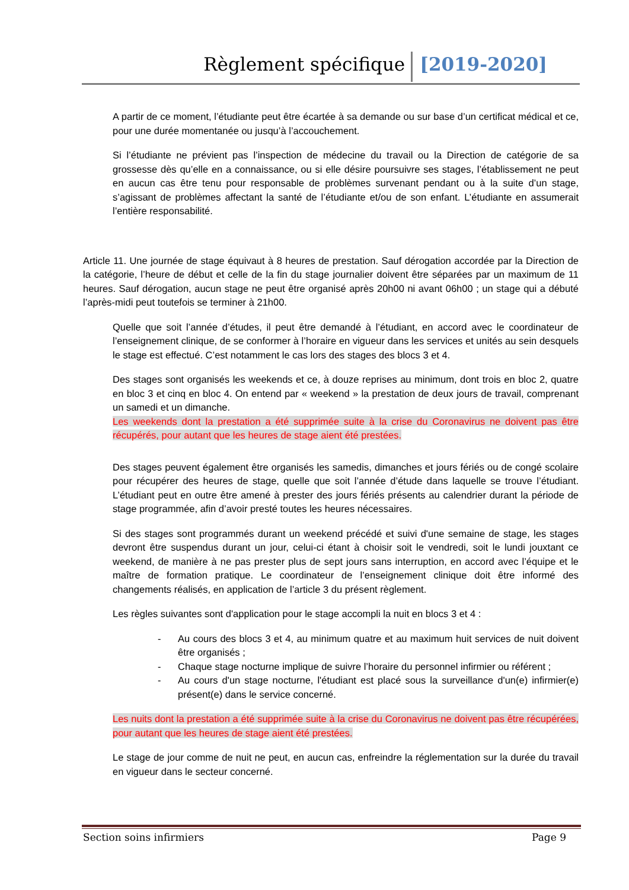Règlement spécifique [2019-2020]
A partir de ce moment, l’étudiante peut être écartée à sa demande ou sur base d’un certificat médical et ce, pour une durée momentanée ou jusqu’à l’accouchement.
Si l’étudiante ne prévient pas l’inspection de médecine du travail ou la Direction de catégorie de sa grossesse dès qu’elle en a connaissance, ou si elle désire poursuivre ses stages, l’établissement ne peut en aucun cas être tenu pour responsable de problèmes survenant pendant ou à la suite d’un stage, s’agissant de problèmes affectant la santé de l’étudiante et/ou de son enfant. L’étudiante en assumerait l’entière responsabilité.
Article 11. Une journée de stage équivaut à 8 heures de prestation. Sauf dérogation accordée par la Direction de la catégorie, l’heure de début et celle de la fin du stage journalier doivent être séparées par un maximum de 11 heures. Sauf dérogation, aucun stage ne peut être organisé après 20h00 ni avant 06h00 ; un stage qui a débuté l’après-midi peut toutefois se terminer à 21h00.
Quelle que soit l’année d’études, il peut être demandé à l’étudiant, en accord avec le coordinateur de l’enseignement clinique, de se conformer à l’horaire en vigueur dans les services et unités au sein desquels le stage est effectué. C’est notamment le cas lors des stages des blocs 3 et 4.
Des stages sont organisés les weekends et ce, à douze reprises au minimum, dont trois en bloc 2, quatre en bloc 3 et cinq en bloc 4. On entend par « weekend » la prestation de deux jours de travail, comprenant un samedi et un dimanche.
Les weekends dont la prestation a été supprimée suite à la crise du Coronavirus ne doivent pas être récupérés, pour autant que les heures de stage aient été prestées.
Des stages peuvent également être organisés les samedis, dimanches et jours fériés ou de congé scolaire pour récupérer des heures de stage, quelle que soit l’année d’étude dans laquelle se trouve l’étudiant. L’étudiant peut en outre être amené à prester des jours fériés présents au calendrier durant la période de stage programmée, afin d’avoir presté toutes les heures nécessaires.
Si des stages sont programmés durant un weekend précédé et suivi d'une semaine de stage, les stages devront être suspendus durant un jour, celui-ci étant à choisir soit le vendredi, soit le lundi jouxtant ce weekend, de manière à ne pas prester plus de sept jours sans interruption, en accord avec l’équipe et le maître de formation pratique. Le coordinateur de l’enseignement clinique doit être informé des changements réalisés, en application de l’article 3 du présent règlement.
Les règles suivantes sont d'application pour le stage accompli la nuit en blocs 3 et 4 :
- Au cours des blocs 3 et 4, au minimum quatre et au maximum huit services de nuit doivent être organisés ;
- Chaque stage nocturne implique de suivre l’horaire du personnel infirmier ou référent ;
- Au cours d'un stage nocturne, l'étudiant est placé sous la surveillance d'un(e) infirmier(e) présent(e) dans le service concerné.
Les nuits dont la prestation a été supprimée suite à la crise du Coronavirus ne doivent pas être récupérées, pour autant que les heures de stage aient été prestées.
Le stage de jour comme de nuit ne peut, en aucun cas, enfreindre la réglementation sur la durée du travail en vigueur dans le secteur concerné.
Section soins infirmiers Page 9